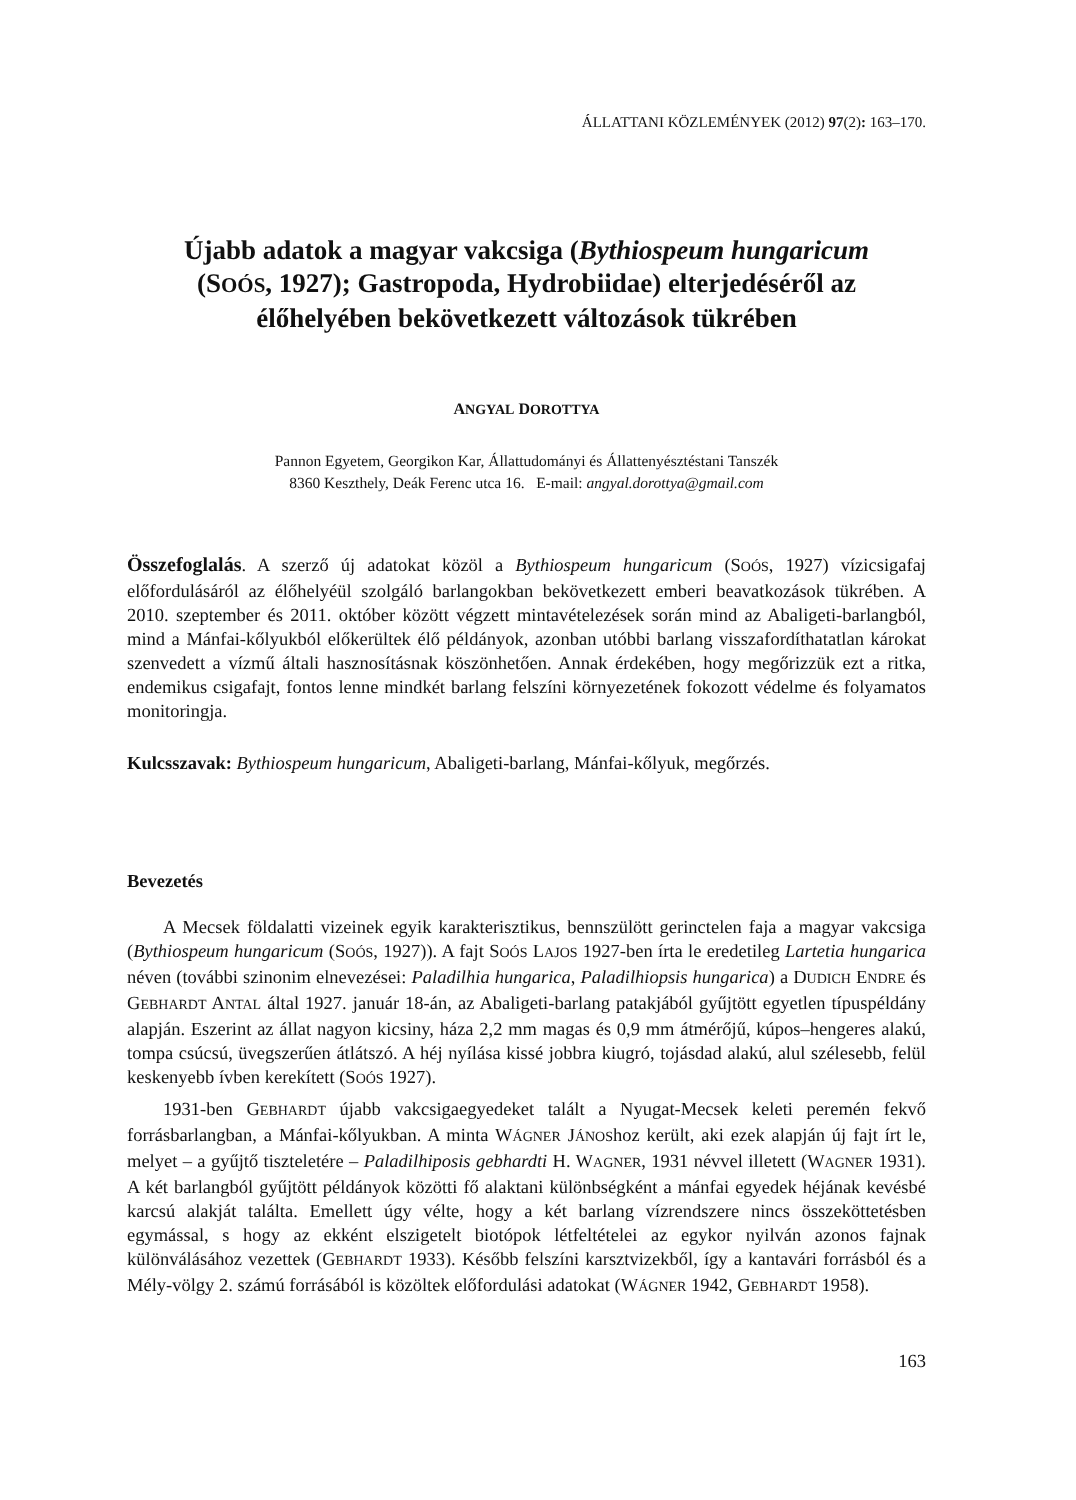ÁLLATTANI KÖZLEMÉNYEK (2012) 97(2): 163–170.
Újabb adatok a magyar vakcsiga (Bythiospeum hungaricum
(SOÓS, 1927); Gastropoda, Hydrobiidae) elterjedéséről az
élőhelyében bekövetkezett változások tükrében
ANGYAL DOROTTYA
Pannon Egyetem, Georgikon Kar, Állattudományi és Állattenyésztéstani Tanszék
8360 Keszthely, Deák Ferenc utca 16. E-mail: angyal.dorottya@gmail.com
Összefoglalás. A szerző új adatokat közöl a Bythiospeum hungaricum (SOÓS, 1927) vízicsigafaj előfordulásáról az élőhelyéül szolgáló barlangokban bekövetkezett emberi beavatkozások tükrében. A 2010. szeptember és 2011. október között végzett mintavételezések során mind az Abaligeti-barlangból, mind a Mánfai-kőlyukból előkerültek élő példányok, azonban utóbbi barlang visszafordíthatatlan károkat szenvedett a vízmű általi hasznosításnak köszönhetően. Annak érdekében, hogy megőrizzük ezt a ritka, endemikus csigafajt, fontos lenne mindkét barlang felszíni környezetének fokozott védelme és folyamatos monitoringja.
Kulcsszavak: Bythiospeum hungaricum, Abaligeti-barlang, Mánfai-kőlyuk, megőrzés.
Bevezetés
A Mecsek földalatti vizeinek egyik karakterisztikus, bennszülött gerinctelen faja a magyar vakcsiga (Bythiospeum hungaricum (SOÓS, 1927)). A fajt SOÓS LAJOS 1927-ben írta le eredetileg Lartetia hungarica néven (további szinonim elnevezései: Paladilhia hungarica, Paladilhiopsis hungarica) a DUDICH ENDRE és GEBHARDT ANTAL által 1927. január 18-án, az Abaligeti-barlang patakjából gyűjtött egyetlen típuspéldány alapján. Eszerint az állat nagyon kicsiny, háza 2,2 mm magas és 0,9 mm átmérőjű, kúpos–hengeres alakú, tompa csúcsú, üvegszerűen átlátszó. A héj nyílása kissé jobbra kiugró, tojásdad alakú, alul szélesebb, felül keskenyebb ívben kerekített (SOÓS 1927).
1931-ben GEBHARDT újabb vakcsigaegyedeket talált a Nyugat-Mecsek keleti peremén fekvő forrásbarlangban, a Mánfai-kőlyukban. A minta WÁGNER JÁNOShoz került, aki ezek alapján új fajt írt le, melyet – a gyűjtő tiszteletére – Paladilhiposis gebhardti H. WAGNER, 1931 névvel illetett (WAGNER 1931). A két barlangból gyűjtött példányok közötti fő alaktani különbségként a mánfai egyedek héjának kevésbé karcsú alakját találta. Emellett úgy vélte, hogy a két barlang vízrendszere nincs összeköttetésben egymással, s hogy az ekként elszigetelt biotópok létfeltételei az egykor nyilván azonos fajnak különválásához vezettek (GEBHARDT 1933). Később felszíni karsztvizekből, így a kantavári forrásból és a Mély-völgy 2. számú forrásából is közöltek előfordulási adatokat (WÁGNER 1942, GEBHARDT 1958).
163